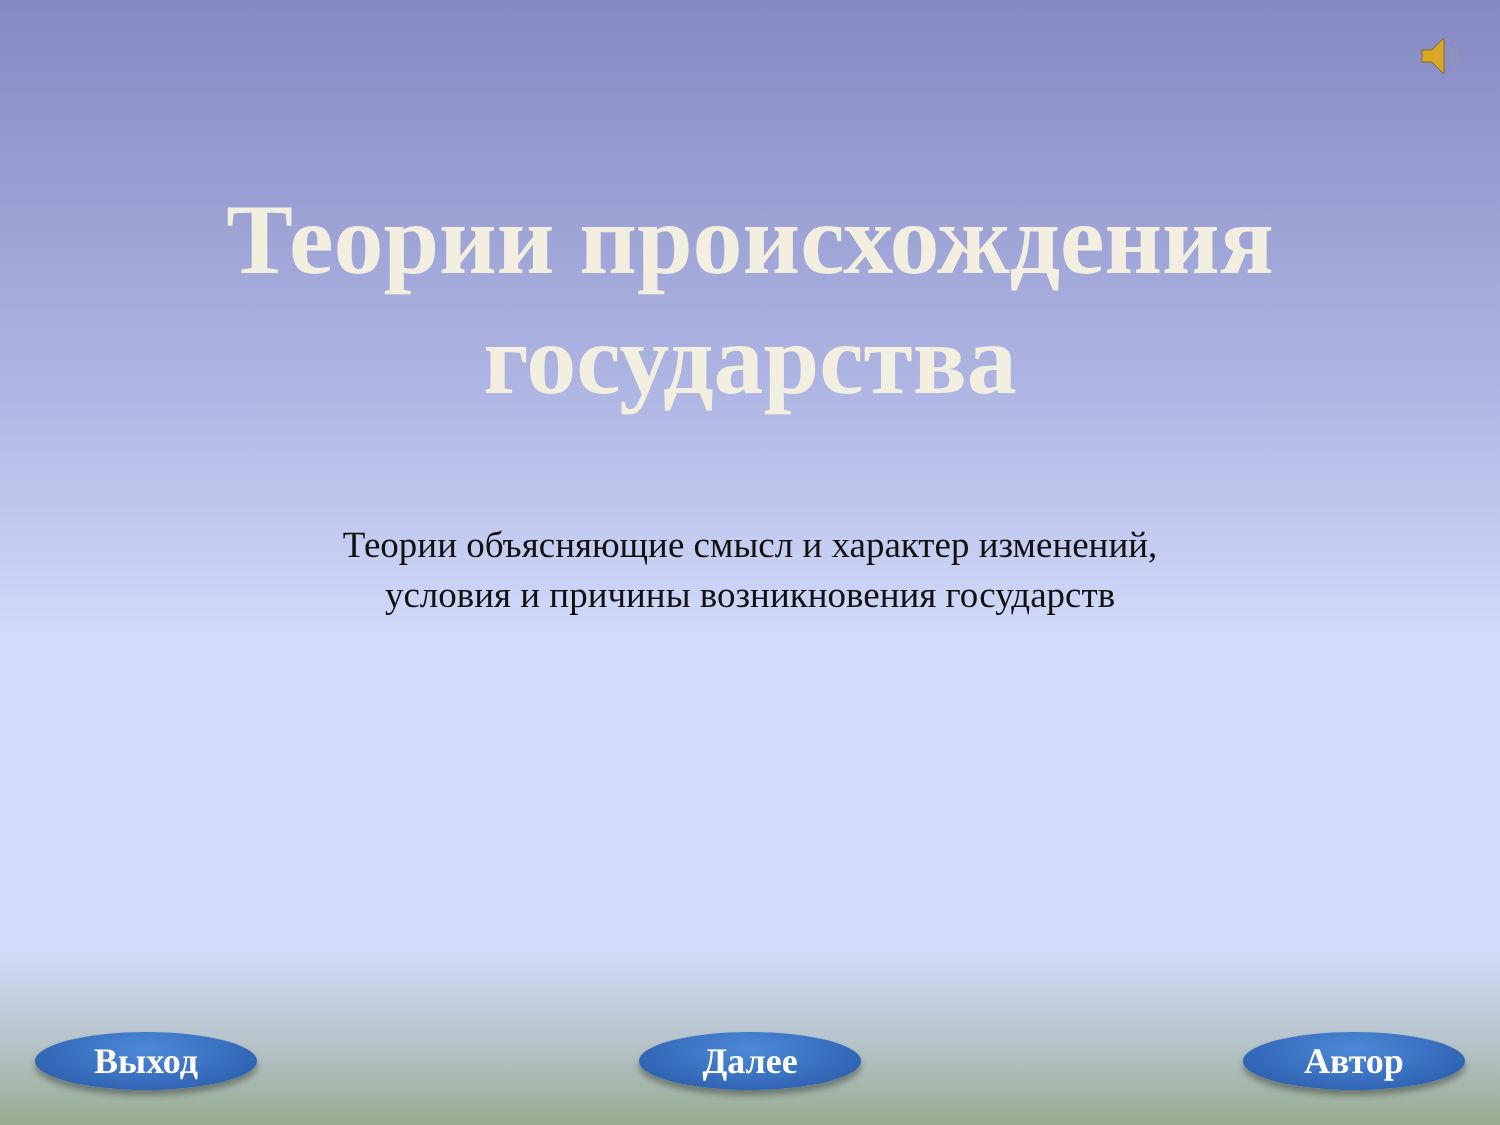Теории происхождения
государства
Теории объясняющие смысл и характер изменений, условия и причины возникновения государств
Выход Далее Автор